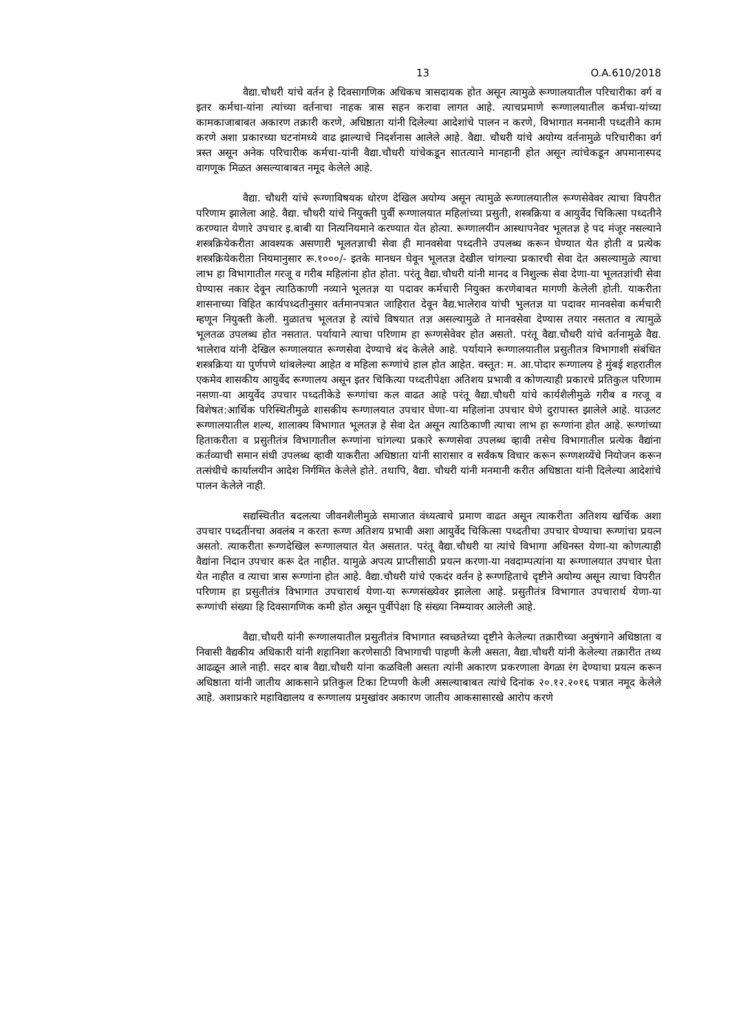13 O.A.610/2018
वैद्या.चौधरी यांचे वर्तन हे दिवसागणिक अधिकच त्रासदायक होत असून त्यामुळे रूग्णालयातील परिचारीका वर्ग व इतर कर्मचा-यांना त्यांच्या वर्तनाचा नाहक त्रास सहन करावा लागत आहे. त्याचप्रमाणे रूग्णालयातील कर्मचा-यांच्या कामकाजाबाबत अकारण तक्रारी करणे, अधिष्ठाता यांनी दिलेल्या आदेशांचे पालन न करणे, विभागात मनमानी पध्दतीने काम करणे अशा प्रकारच्या घटनांमध्ये वाढ झाल्याचे निदर्शनास आलेले आहे. वैद्या. चौधरी यांचे अयोग्य वर्तनामुळे परिचारीका वर्ग त्रस्त असून अनेक परिचारीक कर्मचा-यांनी वैद्या.चौधरी यांचेकडून सातत्याने मानहानी होत असून त्यांचेकडून अपमानास्पद वागणूक मिळत असल्याबाबत नमूद केलेले आहे.
वैद्या. चौधरी यांचे रूग्णाविषयक धोरण देखिल अयोग्य असून त्यामुळे रूग्णालयातील रूग्णसेवेवर त्याचा विपरीत परिणाम झालेला आहे. वैद्या. चौधरी यांचे नियुक्ती पुर्वी रूग्णालयात महिलांच्या प्रसुती, शस्त्रक्रिया व आयुर्वेद चिकित्सा पध्दतीने करण्यात येणारे उपचार इ.बाबी या नित्यनियमाने करण्यात येत होत्या. रूग्णालयीन आस्थापनेवर भूलतज्ञ हे पद मंजूर नसल्याने शस्त्रक्रियेकरीता आवश्यक असणारी भूलतज्ञाची सेवा ही मानवसेवा पध्दतीने उपलब्ध करून घेण्यात येत होती व प्रत्येक शस्त्रक्रियेकरीता नियमानुसार रू.१०००/- इतके मानधन घेवून भूलतज्ञ देखील चांगल्या प्रकारची सेवा देत असल्यामुळे त्याचा लाभ हा विभागातील गरजू व गरीब महिलांना होत होता. परंतू वैद्या.चौधरी यांनी मानद व निशुल्क सेवा देणा-या भूलतज्ञांची सेवा घेण्यास नकार देवून त्याठिकाणी नव्याने भूलतज्ञ या पदावर कर्मचारी नियुक्त करणेबाबत मागणी केलेली होती. याकरीता शासनाच्या विहित कार्यपध्दतीनुसार वर्तमानपत्रात जाहिरात देवून वैद्य.भालेराव यांची भुलतज्ञ या पदावर मानवसेवा कर्मचारी म्हणून नियुक्ती केली. मुळातच भूलतज्ञ हे त्यांचे विषयात तज्ञ असल्यामुळे ते मानवसेवा देण्यास तयार नसतात व त्यामुळे भूलतळ उपलब्ध होत नसतात. पर्यायाने त्याचा परिणाम हा रूग्णसेवेवर होत असतो. परंतू वैद्या.चौधरी यांचे वर्तनामुळे वैद्य. भालेराव यांनी देखिल रूग्णालयात रूग्णसेवा देण्याचे बंद केलेले आहे. पर्यायाने रूग्णालयातील प्रसुतीतत्र विभागाशी संबंधित शस्त्रक्रिया या पुर्णपणे थांबलेल्या आहेत व महिला रूग्णांचे हाल होत आहेत. वस्तूत: म. आ.पोदार रूग्णालय हे मुंबई शहरातील एकमेव शासकीय आयुर्वेद रूग्णालय असून इतर चिकित्या पध्दतीपेक्षा अतिशय प्रभावी व कोणत्याही प्रकारचे प्रतिकुल परिणाम नसणा-या आयुर्वेद उपचार पध्दतीकेडे रूग्णांचा कल वाढत आहे परंतू वैद्या.चौधरी यांचे कार्यशैलीमुळे गरीब व गरजू व विशेषत:आर्थिक परिस्थितीमुळे शासकीय रूग्णालयात उपचार घेणा-या महिलांना उपचार घेणे दुरापास्त झालेले आहे. याउलट रूग्णालयातील शल्य, शालाक्य विभागात भूलतज्ञ हे सेवा देत असून त्याठिकाणी त्याचा लाभ हा रूग्णांना होत आहे. रूग्णांच्या हिताकरीता व प्रसुतीतंत्र विभागातील रूग्णांना चांगल्या प्रकारे रूग्णसेवा उपलब्ध व्हावी तसेच विभागातील प्रत्येक वैद्यांना कर्तव्याची समान संधी उपलब्ध व्हावी याकरीता अधिष्ठाता यांनी सारासार व सर्वंकष विचार करून रूग्णशय्येंचे नियोजन करून तत्संधीचे कार्यालयीन आदेश निर्गमित केलेले होते. तथापि, वैद्या. चौधरी यांनी मनमानी करीत अधिष्ठाता यांनी दिलेल्या आदेशांचे पालन केलेले नाही.
सद्यस्थितीत बदलत्या जीवनशैलीमुळे समाजात वंध्यत्वाचे प्रमाण वाढत असून त्याकरीता अतिशय खर्चिक अशा उपचार पध्दतींनचा अवलंब न करता रूग्ण अतिशय प्रभावी अशा आयुर्वेद चिकित्सा पध्दतीचा उपचार घेण्याचा रूग्णांचा प्रयत्न असतो. त्याकरीता रूग्णदेखिल रूग्णालयात येत असतात. परंतू वैद्या.चौधरी या त्यांचे विभागा अधिनस्त येणा-या कोणत्याही वैद्यांना निदान उपचार करू देत नाहीत. यामुळे अपत्य प्राप्तीसाठी प्रयत्न करणा-या नवदाम्पत्यांना या रूग्णालयात उपचार घेता येत नाहीत व त्याचा त्रास रूग्णांना होत आहे. वैद्या.चौधरी यांचे एकदंर वर्तन हे रूग्णहिताचे दृष्टीने अयोग्य असून त्याचा विपरीत परिणाम हा प्रसुतीतंत्र विभागात उपचारार्थ येणा-या रूग्णसंख्येवर झालेला आहे. प्रसुतीतंत्र विभागात उपचारार्थ येणा-या रूग्णांची संख्या हि दिवसागणिक कमी होत असून पुर्वीपेक्षा हि संख्या निम्म्यावर आलेली आहे.
वैद्या.चौधरी यांनी रूग्णालयातील प्रसुतीतंत्र विभागात स्वच्छतेच्या दृष्टीने केलेल्या तक्रारीच्या अनुषंगाने अधिष्ठाता व निवासी वैद्यकीय अधिकारी यांनी शहानिशा करणेसाठी विभागाची पाहणी केली असता, वैद्या.चौधरी यांनी केलेल्या तक्रारीत तथ्य आढळून आले नाही. सदर बाब वैद्या.चौधरी यांना कळविली असता त्यांनी अकारण प्रकरणाला वेगळा रंग देण्याचा प्रयत्न करून अधिष्ठाता यांनी जातीय आकसाने प्रतिकुल टिका टिप्पणी केली असल्याबाबत त्यांचे दिनांक २०.१२.२०१६ पत्रात नमूद केलेले आहे. अशाप्रकारे महाविद्यालय व रूग्णालय प्रमुखांवर अकारण जातीय आकसासारखे आरोप करणे